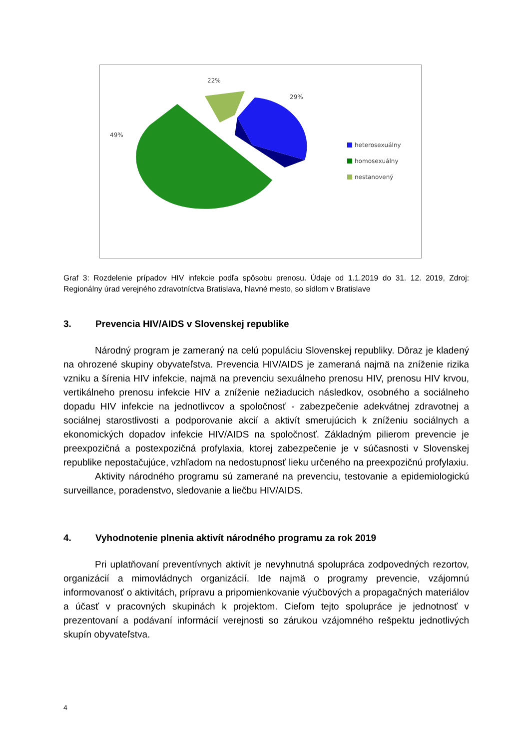22%
29%
49%
heterosexuálny
homosexuálny
nestanovený
Graf 3: Rozdelenie prípadov HIV infekcie podľa spôsobu prenosu. Údaje od 1.1.2019 do 31. 12. 2019, Zdroj: Regionálny úrad verejného zdravotníctva Bratislava, hlavné mesto, so sídlom v Bratislave
3. Prevencia HIV/AIDS v Slovenskej republike
Národný program je zameraný na celú populáciu Slovenskej republiky. Dôraz je kladený na ohrozené skupiny obyvateľstva. Prevencia HIV/AIDS je zameraná najmä na zníženie rizika vzniku a šírenia HIV infekcie, najmä na prevenciu sexuálneho prenosu HIV, prenosu HIV krvou, vertikálneho prenosu infekcie HIV a zníženie nežiaducich následkov, osobného a sociálneho dopadu HIV infekcie na jednotlivcov a spoločnosť - zabezpečenie adekvátnej zdravotnej a sociálnej starostlivosti a podporovanie akcií a aktivít smerujúcich k zníženiu sociálnych a ekonomických dopadov infekcie HIV/AIDS na spoločnosť. Základným pilierom prevencie je preexpozičná a postexpozičná profylaxia, ktorej zabezpečenie je v súčasnosti v Slovenskej republike nepostačujúce, vzhľadom na nedostupnosť lieku určeného na preexpozičnú profylaxiu.
Aktivity národného programu sú zamerané na prevenciu, testovanie a epidemiologickú surveillance, poradenstvo, sledovanie a liečbu HIV/AIDS.
4. Vyhodnotenie plnenia aktivít národného programu za rok 2019
Pri uplatňovaní preventívnych aktivít je nevyhnutná spolupráca zodpovedných rezortov, organizácií a mimovládnych organizácií. Ide najmä o programy prevencie, vzájomnú informovanosť o aktivitách, prípravu a pripomienkovanie výučbových a propagačných materiálov a účasť v pracovných skupinách k projektom. Cieľom tejto spolupráce je jednotnosť v prezentovaní a podávaní informácií verejnosti so zárukou vzájomného rešpektu jednotlivých skupín obyvateľstva.
4